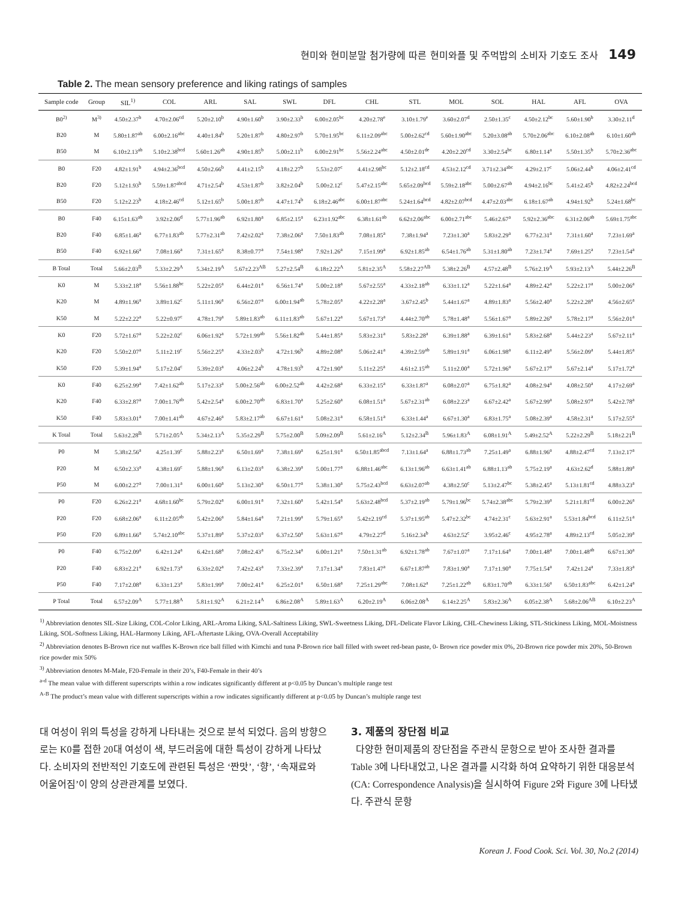현미와 현미분말 첨가량에 따른 현미와플 및 주먹밥의 소비자 기호도 조사 149
Table 2. The mean sensory preference and liking ratings of samples
| Sample code | Group | SIL<sup>1)</sup> | COL | ARL | SAL | SWL | DFL | CHL | STL | MOL | SOL | HAL | AFL | OVA |
| --- | --- | --- | --- | --- | --- | --- | --- | --- | --- | --- | --- | --- | --- | --- |
| B0<sup>2)</sup> | M<sup>3)</sup> | 4.50±2.37<sup>b</sup> | 4.70±2.06<sup>cd</sup> | 5.20±2.10<sup>b</sup> | 4.90±1.60<sup>b</sup> | 3.90±2.33<sup>b</sup> | 6.00±2.05<sup>bc</sup> | 4.20±2.78<sup>e</sup> | 3.10±1.79<sup>e</sup> | 3.60±2.07<sup>d</sup> | 2.50±1.35<sup>c</sup> | 4.50±2.12<sup>bc</sup> | 5.60±1.90<sup>b</sup> | 3.30±2.11<sup>d</sup> |
| B20 | M | 5.80±1.87<sup>ab</sup> | 6.00±2.16<sup>abc</sup> | 4.40±1.84<sup>b</sup> | 5.20±1.87<sup>b</sup> | 4.80±2.97<sup>b</sup> | 5.70±1.95<sup>bc</sup> | 6.11±2.09<sup>abc</sup> | 5.00±2.62<sup>cd</sup> | 5.60±1.90<sup>abc</sup> | 5.20±3.08<sup>ab</sup> | 5.70±2.06<sup>abc</sup> | 6.10±2.08<sup>ab</sup> | 6.10±1.60<sup>ab</sup> |
| B50 | M | 6.10±2.13<sup>ab</sup> | 5.10±2.38<sup>bcd</sup> | 5.60±1.26<sup>ab</sup> | 4.90±1.85<sup>b</sup> | 5.00±2.11<sup>b</sup> | 6.00±2.91<sup>bc</sup> | 5.56±2.24<sup>abc</sup> | 4.50±2.01<sup>de</sup> | 4.20±2.20<sup>cd</sup> | 3.30±2.54<sup>bc</sup> | 6.80±1.14<sup>a</sup> | 5.50±1.35<sup>b</sup> | 5.70±2.36<sup>abc</sup> |
| B0 | F20 | 4.82±1.91<sup>b</sup> | 4.94±2.36<sup>bcd</sup> | 4.50±2.66<sup>b</sup> | 4.41±2.15<sup>b</sup> | 4.18±2.27<sup>b</sup> | 5.53±2.07<sup>c</sup> | 4.41±2.98<sup>bc</sup> | 5.12±2.18<sup>cd</sup> | 4.53±2.12<sup>cd</sup> | 3.71±2.34<sup>abc</sup> | 4.29±2.17<sup>c</sup> | 5.06±2.44<sup>b</sup> | 4.06±2.41<sup>cd</sup> |
| B20 | F20 | 5.12±1.93<sup>b</sup> | 5.59±1.87<sup>abcd</sup> | 4.71±2.54<sup>b</sup> | 4.53±1.87<sup>b</sup> | 3.82±2.04<sup>b</sup> | 5.00±2.12<sup>c</sup> | 5.47±2.15<sup>abc</sup> | 5.65±2.09<sup>bcd</sup> | 5.59±2.18<sup>abc</sup> | 5.00±2.67<sup>ab</sup> | 4.94±2.16<sup>bc</sup> | 5.41±2.45<sup>b</sup> | 4.82±2.24<sup>bcd</sup> |
| B50 | F20 | 5.12±2.23<sup>b</sup> | 4.18±2.46<sup>cd</sup> | 5.12±1.65<sup>b</sup> | 5.00±1.87<sup>b</sup> | 4.47±1.74<sup>b</sup> | 6.18±2.46<sup>abc</sup> | 6.00±1.87<sup>abc</sup> | 5.24±1.64<sup>bcd</sup> | 4.82±2.07<sup>bcd</sup> | 4.47±2.03<sup>abc</sup> | 6.18±1.67<sup>ab</sup> | 4.94±1.92<sup>b</sup> | 5.24±1.68<sup>bc</sup> |
| B0 | F40 | 6.15±1.63<sup>ab</sup> | 3.92±2.06<sup>d</sup> | 5.77±1.96<sup>ab</sup> | 6.92±1.80<sup>a</sup> | 6.85±2.15<sup>a</sup> | 6.23±1.92<sup>abc</sup> | 6.38±1.61<sup>ab</sup> | 6.62±2.06<sup>abc</sup> | 6.00±2.71<sup>abc</sup> | 5.46±2.67<sup>a</sup> | 5.92±2.36<sup>abc</sup> | 6.31±2.06<sup>ab</sup> | 5.69±1.75<sup>abc</sup> |
| B20 | F40 | 6.85±1.46<sup>a</sup> | 6.77±1.83<sup>ab</sup> | 5.77±2.31<sup>ab</sup> | 7.42±2.02<sup>a</sup> | 7.38±2.06<sup>a</sup> | 7.50±1.83<sup>ab</sup> | 7.08±1.85<sup>a</sup> | 7.38±1.94<sup>a</sup> | 7.23±1.30<sup>a</sup> | 5.83±2.29<sup>a</sup> | 6.77±2.31<sup>a</sup> | 7.31±1.60<sup>a</sup> | 7.23±1.69<sup>a</sup> |
| B50 | F40 | 6.92±1.66<sup>a</sup> | 7.08±1.66<sup>a</sup> | 7.31±1.65<sup>a</sup> | 8.38±0.77<sup>a</sup> | 7.54±1.98<sup>a</sup> | 7.92±1.26<sup>a</sup> | 7.15±1.99<sup>a</sup> | 6.92±1.85<sup>ab</sup> | 6.54±1.76<sup>ab</sup> | 5.31±1.80<sup>ab</sup> | 7.23±1.74<sup>a</sup> | 7.69±1.25<sup>a</sup> | 7.23±1.54<sup>a</sup> |
| B Total | Total | 5.66±2.03<sup>B</sup> | 5.33±2.29<sup>A</sup> | 5.34±2.19<sup>A</sup> | 5.67±2.23<sup>AB</sup> | 5.27±2.54<sup>B</sup> | 6.18±2.22<sup>A</sup> | 5.81±2.35<sup>A</sup> | 5.58±2.27<sup>AB</sup> | 5.38±2.26<sup>B</sup> | 4.57±2.48<sup>B</sup> | 5.76±2.19<sup>A</sup> | 5.93±2.13<sup>A</sup> | 5.44±2.26<sup>B</sup> |
| K0 | M | 5.33±2.18<sup>a</sup> | 5.56±1.88<sup>bc</sup> | 5.22±2.05<sup>a</sup> | 6.44±2.01<sup>a</sup> | 6.56±1.74<sup>a</sup> | 5.00±2.18<sup>a</sup> | 5.67±2.55<sup>a</sup> | 4.33±2.18<sup>ab</sup> | 6.33±1.12<sup>a</sup> | 5.22±1.64<sup>a</sup> | 4.89±2.42<sup>a</sup> | 5.22±2.17<sup>a</sup> | 5.00±2.06<sup>a</sup> |
| K20 | M | 4.89±1.96<sup>a</sup> | 3.89±1.62<sup>c</sup> | 5.11±1.96<sup>a</sup> | 6.56±2.07<sup>a</sup> | 6.00±1.94<sup>ab</sup> | 5.78±2.05<sup>a</sup> | 4.22±2.28<sup>a</sup> | 3.67±2.45<sup>b</sup> | 5.44±1.67<sup>a</sup> | 4.89±1.83<sup>a</sup> | 5.56±2.40<sup>a</sup> | 5.22±2.28<sup>a</sup> | 4.56±2.65<sup>a</sup> |
| K50 | M | 5.22±2.22<sup>a</sup> | 5.22±0.97<sup>c</sup> | 4.78±1.79<sup>a</sup> | 5.89±1.83<sup>ab</sup> | 6.11±1.83<sup>ab</sup> | 5.67±1.22<sup>a</sup> | 5.67±1.73<sup>a</sup> | 4.44±2.70<sup>ab</sup> | 5.78±1.48<sup>a</sup> | 5.56±1.67<sup>a</sup> | 5.89±2.26<sup>a</sup> | 5.78±2.17<sup>a</sup> | 5.56±2.01<sup>a</sup> |
| K0 | F20 | 5.72±1.67<sup>a</sup> | 5.22±2.02<sup>c</sup> | 6.06±1.92<sup>a</sup> | 5.72±1.99<sup>ab</sup> | 5.56±1.82<sup>ab</sup> | 5.44±1.85<sup>a</sup> | 5.83±2.31<sup>a</sup> | 5.83±2.28<sup>a</sup> | 6.39±1.88<sup>a</sup> | 6.39±1.61<sup>a</sup> | 5.83±2.68<sup>a</sup> | 5.44±2.23<sup>a</sup> | 5.67±2.11<sup>a</sup> |
| K20 | F20 | 5.50±2.07<sup>a</sup> | 5.11±2.19<sup>c</sup> | 5.56±2.25<sup>a</sup> | 4.33±2.03<sup>b</sup> | 4.72±1.96<sup>b</sup> | 4.89±2.08<sup>a</sup> | 5.06±2.41<sup>a</sup> | 4.39±2.59<sup>ab</sup> | 5.89±1.91<sup>a</sup> | 6.06±1.98<sup>a</sup> | 6.11±2.49<sup>a</sup> | 5.56±2.09<sup>a</sup> | 5.44±1.85<sup>a</sup> |
| K50 | F20 | 5.39±1.94<sup>a</sup> | 5.17±2.04<sup>c</sup> | 5.39±2.03<sup>a</sup> | 4.06±2.24<sup>b</sup> | 4.78±1.93<sup>b</sup> | 4.72±1.90<sup>a</sup> | 5.11±2.25<sup>a</sup> | 4.61±2.15<sup>ab</sup> | 5.11±2.00<sup>a</sup> | 5.72±1.96<sup>a</sup> | 5.67±2.17<sup>a</sup> | 5.67±2.14<sup>a</sup> | 5.17±1.72<sup>a</sup> |
| K0 | F40 | 6.25±2.99<sup>a</sup> | 7.42±1.62<sup>ab</sup> | 5.17±2.33<sup>a</sup> | 5.00±2.56<sup>ab</sup> | 6.00±2.52<sup>ab</sup> | 4.42±2.68<sup>a</sup> | 6.33±2.15<sup>a</sup> | 6.33±1.87<sup>a</sup> | 6.08±2.07<sup>a</sup> | 6.75±1.82<sup>a</sup> | 4.08±2.94<sup>a</sup> | 4.08±2.50<sup>a</sup> | 4.17±2.69<sup>a</sup> |
| K20 | F40 | 6.33±2.87<sup>a</sup> | 7.00±1.76<sup>ab</sup> | 5.42±2.54<sup>a</sup> | 6.00±2.70<sup>ab</sup> | 6.83±1.70<sup>a</sup> | 5.25±2.60<sup>a</sup> | 6.08±1.51<sup>a</sup> | 5.67±2.31<sup>ab</sup> | 6.08±2.23<sup>a</sup> | 6.67±2.42<sup>a</sup> | 5.67±2.99<sup>a</sup> | 5.08±2.97<sup>a</sup> | 5.42±2.78<sup>a</sup> |
| K50 | F40 | 5.83±3.01<sup>a</sup> | 7.00±1.41<sup>ab</sup> | 4.67±2.46<sup>a</sup> | 5.83±2.17<sup>ab</sup> | 6.67±1.61<sup>a</sup> | 5.08±2.31<sup>a</sup> | 6.58±1.51<sup>a</sup> | 6.33±1.44<sup>a</sup> | 6.67±1.30<sup>a</sup> | 6.83±1.75<sup>a</sup> | 5.08±2.39<sup>a</sup> | 4.58±2.31<sup>a</sup> | 5.17±2.55<sup>a</sup> |
| K Total | Total | 5.63±2.28<sup>B</sup> | 5.71±2.05<sup>A</sup> | 5.34±2.13<sup>A</sup> | 5.35±2.29<sup>B</sup> | 5.75±2.00<sup>B</sup> | 5.09±2.09<sup>B</sup> | 5.61±2.16<sup>A</sup> | 5.12±2.34<sup>B</sup> | 5.96±1.83<sup>A</sup> | 6.08±1.91<sup>A</sup> | 5.49±2.52<sup>A</sup> | 5.22±2.29<sup>B</sup> | 5.18±2.21<sup>B</sup> |
| P0 | M | 5.38±2.56<sup>a</sup> | 4.25±1.39<sup>c</sup> | 5.88±2.23<sup>a</sup> | 6.50±1.69<sup>a</sup> | 7.38±1.69<sup>a</sup> | 6.25±1.91<sup>a</sup> | 6.50±1.85<sup>abcd</sup> | 7.13±1.64<sup>a</sup> | 6.88±1.73<sup>ab</sup> | 7.25±1.49<sup>a</sup> | 6.88±1.96<sup>a</sup> | 4.88±2.47<sup>cd</sup> | 7.13±2.17<sup>a</sup> |
| P20 | M | 6.50±2.33<sup>a</sup> | 4.38±1.69<sup>c</sup> | 5.88±1.96<sup>a</sup> | 6.13±2.03<sup>a</sup> | 6.38±2.39<sup>a</sup> | 5.00±1.77<sup>a</sup> | 6.88±1.46<sup>abc</sup> | 6.13±1.96<sup>ab</sup> | 6.63±1.41<sup>ab</sup> | 6.88±1.13<sup>ab</sup> | 5.75±2.19<sup>a</sup> | 4.63±2.62<sup>d</sup> | 5.88±1.89<sup>a</sup> |
| P50 | M | 6.00±2.27<sup>a</sup> | 7.00±1.31<sup>a</sup> | 6.00±1.60<sup>a</sup> | 5.13±2.30<sup>a</sup> | 6.50±1.77<sup>a</sup> | 5.38±1.30<sup>a</sup> | 5.75±2.43<sup>bcd</sup> | 6.63±2.07<sup>ab</sup> | 4.38±2.50<sup>c</sup> | 5.13±2.47<sup>bc</sup> | 5.38±2.45<sup>a</sup> | 5.13±1.81<sup>cd</sup> | 4.88±3.23<sup>a</sup> |
| P0 | F20 | 6.26±2.21<sup>a</sup> | 4.68±1.60<sup>bc</sup> | 5.79±2.02<sup>a</sup> | 6.00±1.91<sup>a</sup> | 7.32±1.60<sup>a</sup> | 5.42±1.54<sup>a</sup> | 5.63±2.48<sup>bcd</sup> | 5.37±2.19<sup>ab</sup> | 5.79±1.96<sup>bc</sup> | 5.74±2.38<sup>abc</sup> | 5.79±2.39<sup>a</sup> | 5.21±1.81<sup>cd</sup> | 6.00±2.26<sup>a</sup> |
| P20 | F20 | 6.68±2.06<sup>a</sup> | 6.11±2.05<sup>ab</sup> | 5.42±2.06<sup>a</sup> | 5.84±1.64<sup>a</sup> | 7.21±1.99<sup>a</sup> | 5.79±1.65<sup>a</sup> | 5.42±2.19<sup>cd</sup> | 5.37±1.95<sup>ab</sup> | 5.47±2.32<sup>bc</sup> | 4.74±2.31<sup>c</sup> | 5.63±2.91<sup>a</sup> | 5.53±1.84<sup>bcd</sup> | 6.11±2.51<sup>a</sup> |
| P50 | F20 | 6.89±1.66<sup>a</sup> | 5.74±2.10<sup>abc</sup> | 5.37±1.89<sup>a</sup> | 5.37±2.03<sup>a</sup> | 6.37±2.50<sup>a</sup> | 5.63±1.67<sup>a</sup> | 4.79±2.27<sup>d</sup> | 5.16±2.34<sup>b</sup> | 4.63±2.52<sup>c</sup> | 3.95±2.46<sup>c</sup> | 4.95±2.78<sup>a</sup> | 4.89±2.13<sup>cd</sup> | 5.05±2.39<sup>a</sup> |
| P0 | F40 | 6.75±2.09<sup>a</sup> | 6.42±1.24<sup>a</sup> | 6.42±1.68<sup>a</sup> | 7.08±2.43<sup>a</sup> | 6.75±2.34<sup>a</sup> | 6.00±1.21<sup>a</sup> | 7.50±1.31<sup>ab</sup> | 6.92±1.78<sup>ab</sup> | 7.67±1.07<sup>a</sup> | 7.17±1.64<sup>a</sup> | 7.00±1.48<sup>a</sup> | 7.00±1.48<sup>ab</sup> | 6.67±1.30<sup>a</sup> |
| P20 | F40 | 6.83±2.21<sup>a</sup> | 6.92±1.73<sup>a</sup> | 6.33±2.02<sup>a</sup> | 7.42±2.43<sup>a</sup> | 7.33±2.39<sup>a</sup> | 7.17±1.34<sup>a</sup> | 7.83±1.47<sup>a</sup> | 6.67±1.87<sup>ab</sup> | 7.83±1.90<sup>a</sup> | 7.17±1.90<sup>a</sup> | 7.75±1.54<sup>a</sup> | 7.42±1.24<sup>a</sup> | 7.33±1.83<sup>a</sup> |
| P50 | F40 | 7.17±2.08<sup>a</sup> | 6.33±1.23<sup>a</sup> | 5.83±1.99<sup>a</sup> | 7.00±2.41<sup>a</sup> | 6.25±2.01<sup>a</sup> | 6.50±1.68<sup>a</sup> | 7.25±1.29<sup>abc</sup> | 7.08±1.62<sup>a</sup> | 7.25±1.22<sup>ab</sup> | 6.83±1.70<sup>ab</sup> | 6.33±1.56<sup>a</sup> | 6.50±1.83<sup>abc</sup> | 6.42±1.24<sup>a</sup> |
| P Total | Total | 6.57±2.09<sup>A</sup> | 5.77±1.88<sup>A</sup> | 5.81±1.92<sup>A</sup> | 6.21±2.14<sup>A</sup> | 6.86±2.08<sup>A</sup> | 5.89±1.63<sup>A</sup> | 6.20±2.19<sup>A</sup> | 6.06±2.08<sup>A</sup> | 6.14±2.25<sup>A</sup> | 5.83±2.36<sup>A</sup> | 6.05±2.38<sup>A</sup> | 5.68±2.06<sup>AB</sup> | 6.10±2.23<sup>A</sup> |
<sup>1)</sup> Abbreviation denotes SIL-Size Liking, COL-Color Liking, ARL-Aroma Liking, SAL-Saltiness Liking, SWL-Sweetness Liking, DFL-Delicate Flavor Liking, CHL-Chewiness Liking, STL-Stickiness Liking, MOL-Moistness Liking, SOL-Softness Liking, HAL-Harmony Liking, AFL-Aftertaste Liking, OVA-Overall Acceptability
<sup>2)</sup> Abbreviation denotes B-Brown rice nut waffles K-Brown rice ball filled with Kimchi and tuna P-Brown rice ball filled with sweet red-bean paste, 0- Brown rice powder mix 0%, 20-Brown rice powder mix 20%, 50-Brown rice powder mix 50%
<sup>3)</sup> Abbreviation denotes M-Male, F20-Female in their 20’s, F40-Female in their 40’s
<sup>a-d</sup> The mean value with different superscripts within a row indicates significantly different at p<0.05 by Duncan’s multiple range test
<sup>A-B</sup> The product’s mean value with different superscripts within a row indicates significantly different at p<0.05 by Duncan’s multiple range test
대 여성이 위의 특성을 강하게 나타내는 것으로 분석 되었다. 음의 방향으로는 K0를 접한 20대 여성이 색, 부드러움에 대한 특성이 강하게 나타났다. 소비자의 전반적인 기호도에 관련된 특성은 ‘짠맛’, ‘향’, ‘속재료와 어울어짐’이 양의 상관관계를 보였다.
3. 제품의 장단점 비교
다양한 현미제품의 장단점을 주관식 문항으로 받아 조사한 결과를 Table 3에 나타내었고, 나온 결과를 시각화 하여 요약하기 위한 대응분석(CA: Correspondence Analysis)을 실시하여 Figure 2와 Figure 3에 나타냈다. 주관식 문항
Korean J. Food Cook. Sci. Vol. 30, No.2 (2014)